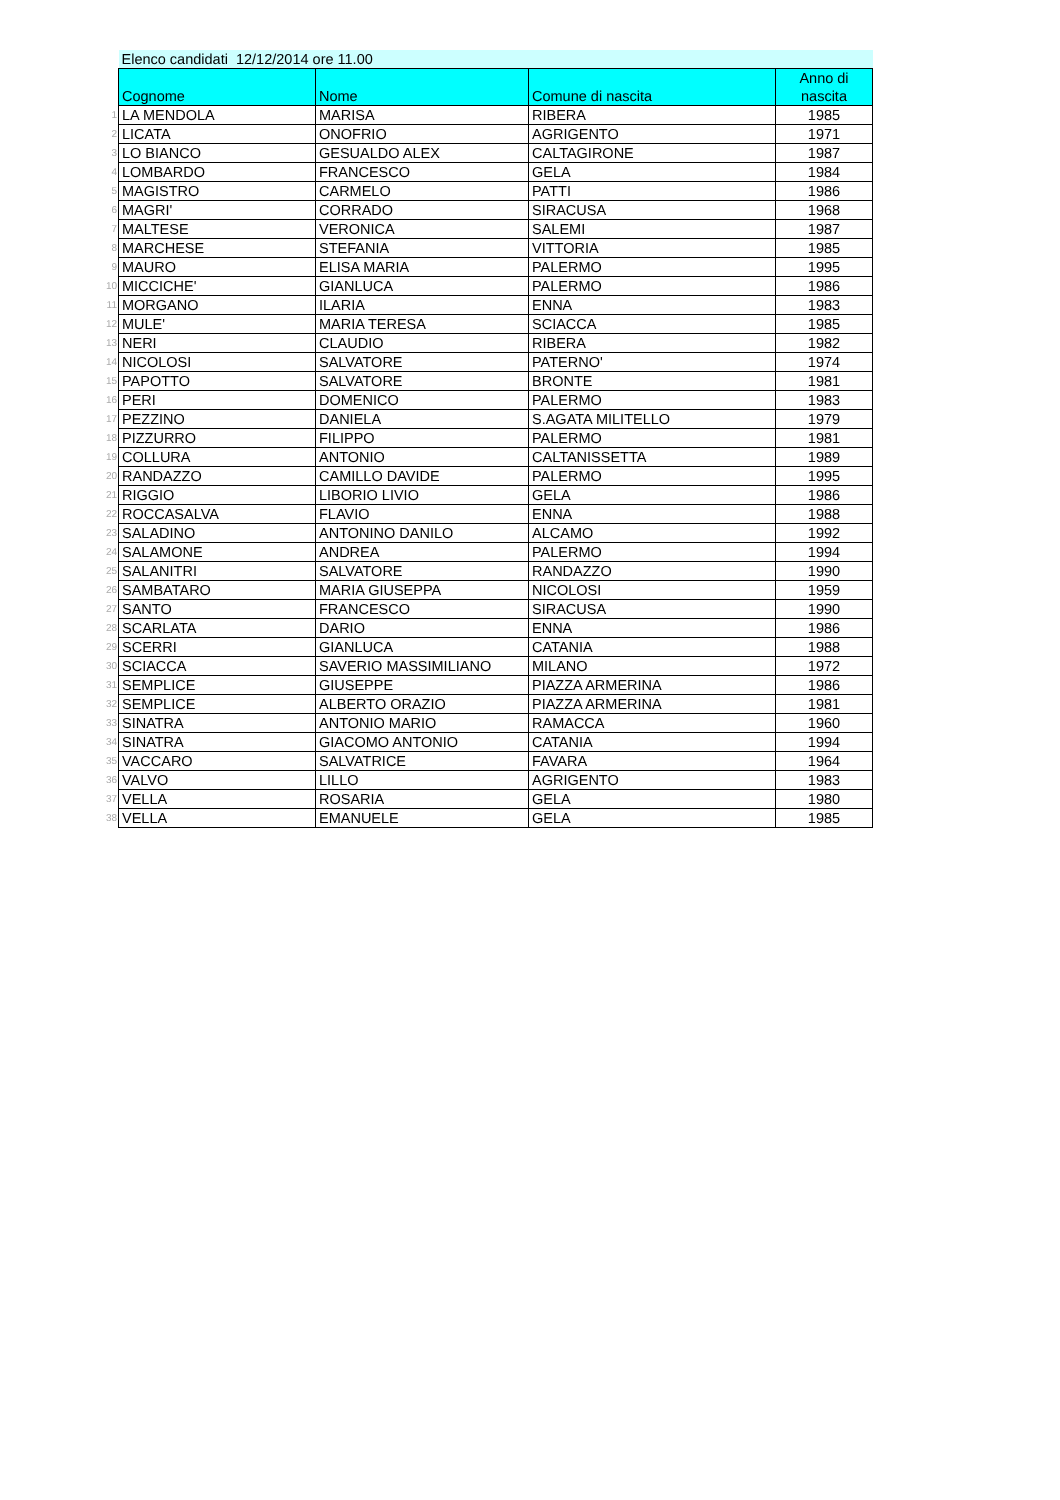| | Elenco candidati 12/12/2014 ore 11.00 | | | |
| | Cognome | Nome | Comune di nascita | Anno di nascita |
| 1 | LA MENDOLA | MARISA | RIBERA | 1985 |
| 2 | LICATA | ONOFRIO | AGRIGENTO | 1971 |
| 3 | LO BIANCO | GESUALDO ALEX | CALTAGIRONE | 1987 |
| 4 | LOMBARDO | FRANCESCO | GELA | 1984 |
| 5 | MAGISTRO | CARMELO | PATTI | 1986 |
| 6 | MAGRI' | CORRADO | SIRACUSA | 1968 |
| 7 | MALTESE | VERONICA | SALEMI | 1987 |
| 8 | MARCHESE | STEFANIA | VITTORIA | 1985 |
| 9 | MAURO | ELISA MARIA | PALERMO | 1995 |
| 10 | MICCICHE' | GIANLUCA | PALERMO | 1986 |
| 11 | MORGANO | ILARIA | ENNA | 1983 |
| 12 | MULE' | MARIA TERESA | SCIACCA | 1985 |
| 13 | NERI | CLAUDIO | RIBERA | 1982 |
| 14 | NICOLOSI | SALVATORE | PATERNO' | 1974 |
| 15 | PAPOTTO | SALVATORE | BRONTE | 1981 |
| 16 | PERI | DOMENICO | PALERMO | 1983 |
| 17 | PEZZINO | DANIELA | S.AGATA MILITELLO | 1979 |
| 18 | PIZZURRO | FILIPPO | PALERMO | 1981 |
| 19 | COLLURA | ANTONIO | CALTANISSETTA | 1989 |
| 20 | RANDAZZO | CAMILLO DAVIDE | PALERMO | 1995 |
| 21 | RIGGIO | LIBORIO LIVIO | GELA | 1986 |
| 22 | ROCCASALVA | FLAVIO | ENNA | 1988 |
| 23 | SALADINO | ANTONINO DANILO | ALCAMO | 1992 |
| 24 | SALAMONE | ANDREA | PALERMO | 1994 |
| 25 | SALANITRI | SALVATORE | RANDAZZO | 1990 |
| 26 | SAMBATARO | MARIA GIUSEPPA | NICOLOSI | 1959 |
| 27 | SANTO | FRANCESCO | SIRACUSA | 1990 |
| 28 | SCARLATA | DARIO | ENNA | 1986 |
| 29 | SCERRI | GIANLUCA | CATANIA | 1988 |
| 30 | SCIACCA | SAVERIO MASSIMILIANO | MILANO | 1972 |
| 31 | SEMPLICE | GIUSEPPE | PIAZZA ARMERINA | 1986 |
| 32 | SEMPLICE | ALBERTO ORAZIO | PIAZZA ARMERINA | 1981 |
| 33 | SINATRA | ANTONIO MARIO | RAMACCA | 1960 |
| 34 | SINATRA | GIACOMO ANTONIO | CATANIA | 1994 |
| 35 | VACCARO | SALVATRICE | FAVARA | 1964 |
| 36 | VALVO | LILLO | AGRIGENTO | 1983 |
| 37 | VELLA | ROSARIA | GELA | 1980 |
| 38 | VELLA | EMANUELE | GELA | 1985 |